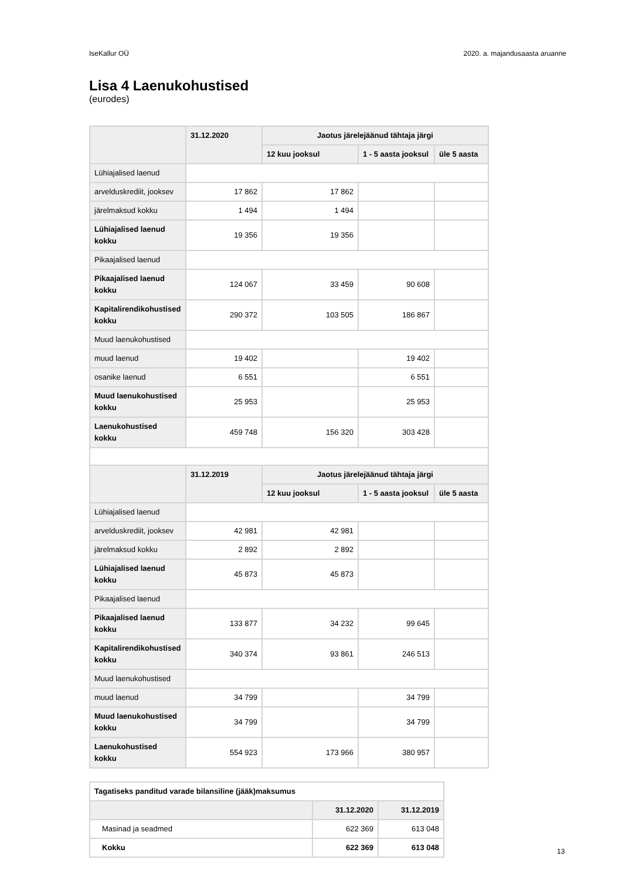IseKallur OÜ 2020. a. majandusaasta aruanne
Lisa 4 Laenukohustised
(eurodes)
| | 31.12.2020 | Jaotus järelejäänud tähtaja järgi | | |
| --- | --- | --- | --- | --- |
| | | 12 kuu jooksul | 1 - 5 aasta jooksul | üle 5 aasta |
| Lühiajalised laenud | | | | |
| arvelduskrediit, jooksev | 17 862 | 17 862 | | |
| järelmaksud kokku | 1 494 | 1 494 | | |
| Lühiajalised laenud kokku | 19 356 | 19 356 | | |
| Pikaajalised laenud | | | | |
| Pikaajalised laenud kokku | 124 067 | 33 459 | 90 608 | |
| Kapitalirendikohustised kokku | 290 372 | 103 505 | 186 867 | |
| Muud laenukohustised | | | | |
| muud laenud | 19 402 | | 19 402 | |
| osanike laenud | 6 551 | | 6 551 | |
| Muud laenukohustised kokku | 25 953 | | 25 953 | |
| Laenukohustised kokku | 459 748 | 156 320 | 303 428 | |
| | 31.12.2019 | Jaotus järelejäänud tähtaja järgi | | |
| | | 12 kuu jooksul | 1 - 5 aasta jooksul | üle 5 aasta |
| Lühiajalised laenud | | | | |
| arvelduskrediit, jooksev | 42 981 | 42 981 | | |
| järelmaksud kokku | 2 892 | 2 892 | | |
| Lühiajalised laenud kokku | 45 873 | 45 873 | | |
| Pikaajalised laenud | | | | |
| Pikaajalised laenud kokku | 133 877 | 34 232 | 99 645 | |
| Kapitalirendikohustised kokku | 340 374 | 93 861 | 246 513 | |
| Muud laenukohustised | | | | |
| muud laenud | 34 799 | | 34 799 | |
| Muud laenukohustised kokku | 34 799 | | 34 799 | |
| Laenukohustised kokku | 554 923 | 173 966 | 380 957 | |
| Tagatiseks panditud varade bilansiline (jääk)maksumus | | |
| | 31.12.2020 | 31.12.2019 |
| Masinad ja seadmed | 622 369 | 613 048 |
| Kokku | 622 369 | 613 048 |
13